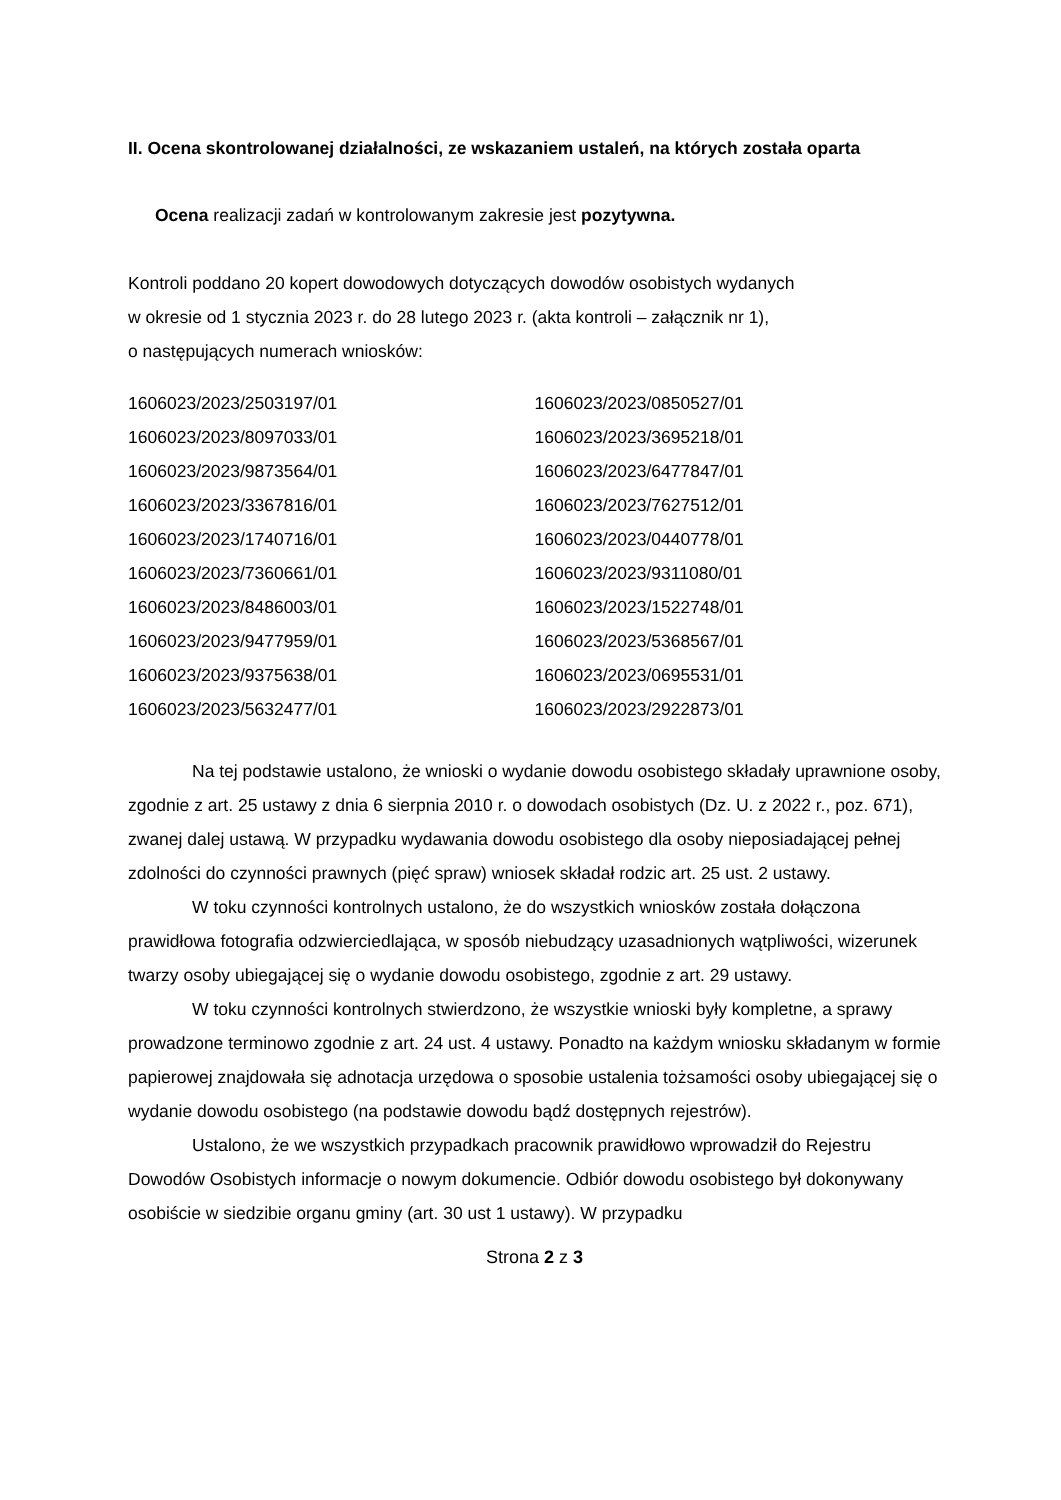II. Ocena skontrolowanej działalności, ze wskazaniem ustaleń, na których została oparta
Ocena realizacji zadań w kontrolowanym zakresie jest pozytywna.
Kontroli poddano 20 kopert dowodowych dotyczących dowodów osobistych wydanych
w okresie od 1 stycznia 2023 r. do 28 lutego 2023 r. (akta kontroli – załącznik nr 1),
o następujących numerach wniosków:
| 1606023/2023/2503197/01 | 1606023/2023/0850527/01 |
| 1606023/2023/8097033/01 | 1606023/2023/3695218/01 |
| 1606023/2023/9873564/01 | 1606023/2023/6477847/01 |
| 1606023/2023/3367816/01 | 1606023/2023/7627512/01 |
| 1606023/2023/1740716/01 | 1606023/2023/0440778/01 |
| 1606023/2023/7360661/01 | 1606023/2023/9311080/01 |
| 1606023/2023/8486003/01 | 1606023/2023/1522748/01 |
| 1606023/2023/9477959/01 | 1606023/2023/5368567/01 |
| 1606023/2023/9375638/01 | 1606023/2023/0695531/01 |
| 1606023/2023/5632477/01 | 1606023/2023/2922873/01 |
Na tej podstawie ustalono, że wnioski o wydanie dowodu osobistego składały uprawnione osoby, zgodnie z art. 25 ustawy z dnia 6 sierpnia 2010 r. o dowodach osobistych (Dz. U. z 2022 r., poz. 671), zwanej dalej ustawą. W przypadku wydawania dowodu osobistego dla osoby nieposiadającej pełnej zdolności do czynności prawnych (pięć spraw) wniosek składał rodzic art. 25 ust. 2 ustawy.
W toku czynności kontrolnych ustalono, że do wszystkich wniosków została dołączona prawidłowa fotografia odzwierciedlająca, w sposób niebudzący uzasadnionych wątpliwości, wizerunek twarzy osoby ubiegającej się o wydanie dowodu osobistego, zgodnie z art. 29 ustawy.
W toku czynności kontrolnych stwierdzono, że wszystkie wnioski były kompletne, a sprawy prowadzone terminowo zgodnie z art. 24 ust. 4 ustawy. Ponadto na każdym wniosku składanym w formie papierowej znajdowała się adnotacja urzędowa o sposobie ustalenia tożsamości osoby ubiegającej się o wydanie dowodu osobistego (na podstawie dowodu bądź dostępnych rejestrów).
Ustalono, że we wszystkich przypadkach pracownik prawidłowo wprowadził do Rejestru Dowodów Osobistych informacje o nowym dokumencie. Odbiór dowodu osobistego był dokonywany osobiście w siedzibie organu gminy (art. 30 ust 1 ustawy). W przypadku
Strona 2 z 3